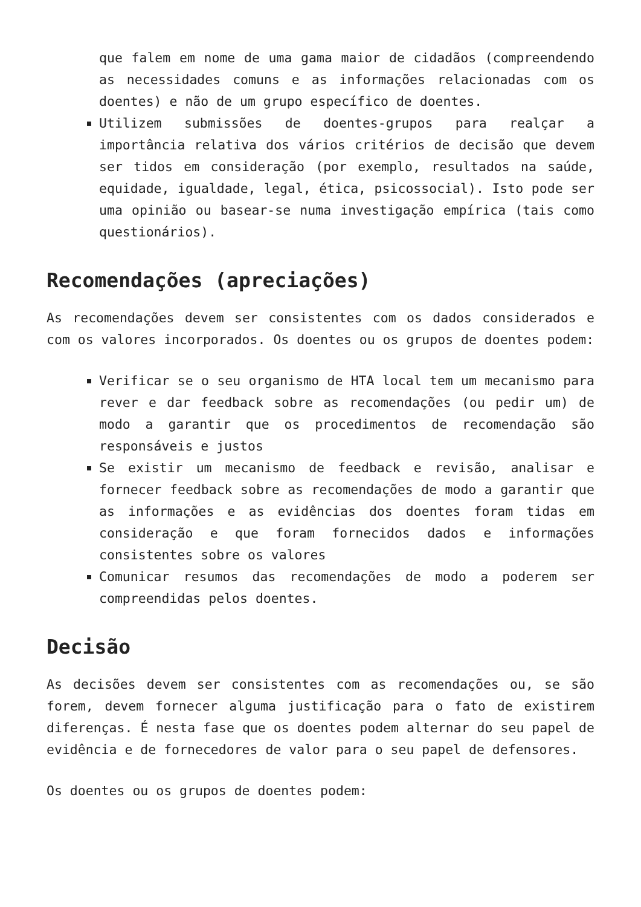que falem em nome de uma gama maior de cidadãos (compreendendo as necessidades comuns e as informações relacionadas com os doentes) e não de um grupo específico de doentes.
Utilizem submissões de doentes-grupos para realçar a importância relativa dos vários critérios de decisão que devem ser tidos em consideração (por exemplo, resultados na saúde, equidade, igualdade, legal, ética, psicossocial). Isto pode ser uma opinião ou basear-se numa investigação empírica (tais como questionários).
Recomendações (apreciações)
As recomendações devem ser consistentes com os dados considerados e com os valores incorporados. Os doentes ou os grupos de doentes podem:
Verificar se o seu organismo de HTA local tem um mecanismo para rever e dar feedback sobre as recomendações (ou pedir um) de modo a garantir que os procedimentos de recomendação são responsáveis e justos
Se existir um mecanismo de feedback e revisão, analisar e fornecer feedback sobre as recomendações de modo a garantir que as informações e as evidências dos doentes foram tidas em consideração e que foram fornecidos dados e informações consistentes sobre os valores
Comunicar resumos das recomendações de modo a poderem ser compreendidas pelos doentes.
Decisão
As decisões devem ser consistentes com as recomendações ou, se são forem, devem fornecer alguma justificação para o fato de existirem diferenças. É nesta fase que os doentes podem alternar do seu papel de evidência e de fornecedores de valor para o seu papel de defensores.
Os doentes ou os grupos de doentes podem: